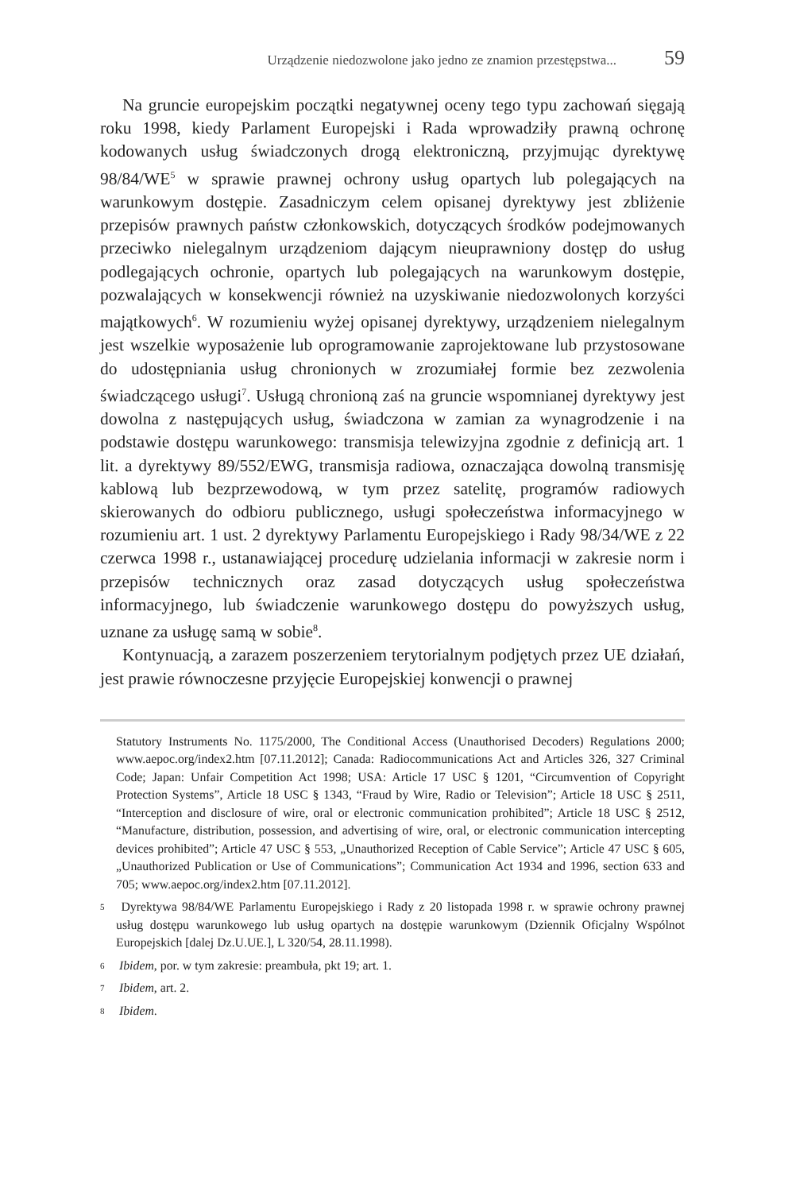Urządzenie niedozwolone jako jedno ze znamion przestępstwa... 59
Na gruncie europejskim początki negatywnej oceny tego typu zachowań sięgają roku 1998, kiedy Parlament Europejski i Rada wprowadziły prawną ochronę kodowanych usług świadczonych drogą elektroniczną, przyjmując dyrektywę 98/84/WE<sup>5</sup> w sprawie prawnej ochrony usług opartych lub polegających na warunkowym dostępie. Zasadniczym celem opisanej dyrektywy jest zbliżenie przepisów prawnych państw członkowskich, dotyczących środków podejmowanych przeciwko nielegalnym urządzeniom dającym nieuprawniony dostęp do usług podlegających ochronie, opartych lub polegających na warunkowym dostępie, pozwalających w konsekwencji również na uzyskiwanie niedozwolonych korzyści majątkowych<sup>6</sup>. W rozumieniu wyżej opisanej dyrektywy, urządzeniem nielegalnym jest wszelkie wyposażenie lub oprogramowanie zaprojektowane lub przystosowane do udostępniania usług chronionych w zrozumiałej formie bez zezwolenia świadczącego usługi<sup>7</sup>. Usługą chronioną zaś na gruncie wspomnianej dyrektywy jest dowolna z następujących usług, świadczona w zamian za wynagrodzenie i na podstawie dostępu warunkowego: transmisja telewizyjna zgodnie z definicją art. 1 lit. a dyrektywy 89/552/EWG, transmisja radiowa, oznaczająca dowolną transmisję kablową lub bezprzewodową, w tym przez satelitę, programów radiowych skierowanych do odbioru publicznego, usługi społeczeństwa informacyjnego w rozumieniu art. 1 ust. 2 dyrektywy Parlamentu Europejskiego i Rady 98/34/WE z 22 czerwca 1998 r., ustanawiającej procedurę udzielania informacji w zakresie norm i przepisów technicznych oraz zasad dotyczących usług społeczeństwa informacyjnego, lub świadczenie warunkowego dostępu do powyższych usług, uznane za usługę samą w sobie<sup>8</sup>.
Kontynuacją, a zarazem poszerzeniem terytorialnym podjętych przez UE działań, jest prawie równoczesne przyjęcie Europejskiej konwencji o prawnej
Statutory Instruments No. 1175/2000, The Conditional Access (Unauthorised Decoders) Regulations 2000; www.aepoc.org/index2.htm [07.11.2012]; Canada: Radiocommunications Act and Articles 326, 327 Criminal Code; Japan: Unfair Competition Act 1998; USA: Article 17 USC § 1201, “Circumvention of Copyright Protection Systems”, Article 18 USC § 1343, “Fraud by Wire, Radio or Television”; Article 18 USC § 2511, “Interception and disclosure of wire, oral or electronic communication prohibited”; Article 18 USC § 2512, “Manufacture, distribution, possession, and advertising of wire, oral, or electronic communication intercepting devices prohibited”; Article 47 USC § 553, „Unauthorized Reception of Cable Service”; Article 47 USC § 605, „Unauthorized Publication or Use of Communications”; Communication Act 1934 and 1996, section 633 and 705; www.aepoc.org/index2.htm [07.11.2012].
5 Dyrektywa 98/84/WE Parlamentu Europejskiego i Rady z 20 listopada 1998 r. w sprawie ochrony prawnej usług dostępu warunkowego lub usług opartych na dostępie warunkowym (Dziennik Oficjalny Wspólnot Europejskich [dalej Dz.U.UE.], L 320/54, 28.11.1998).
6 Ibidem, por. w tym zakresie: preambuła, pkt 19; art. 1.
7 Ibidem, art. 2.
8 Ibidem.